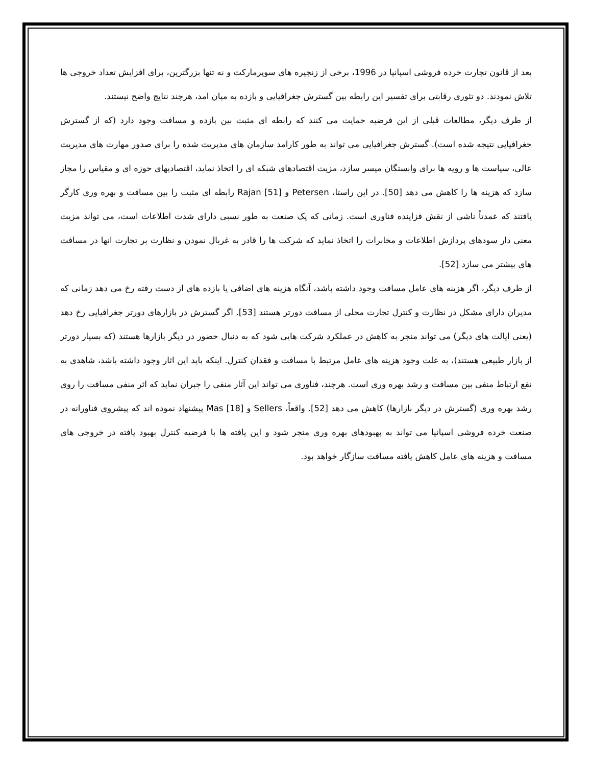بعد از قانون تجارت خرده فروشی اسپانیا در 1996، برخی از زنجیره های سوپرمارکت و نه تنها بزرگترین، برای افزایش تعداد خروجی ها تلاش نمودند. دو تئوری رقابتی برای تفسیر این رابطه بین گسترش جغرافیایی و بازده به میان امد، هرچند نتایج واضح نیستند.
از طرف دیگر، مطالعات قبلی از این فرضیه حمایت می کنند که رابطه ای مثبت بین بازده و مسافت وجود دارد (که از گسترش جغرافیایی نتیجه شده است). گسترش جغرافیایی می تواند به طور کارامد سازمان های مدیریت شده را برای صدور مهارت های مدیریت عالی، سیاست ها و رویه ها برای وابستگان میسر سازد، مزیت اقتصادهای شبکه ای را اتخاذ نماید، اقتصادیهای حوزه ای و مقیاس را مجاز سازد که هزینه ها را کاهش می دهد [50]. در این راستا، Petersen و Rajan [51] رابطه ای مثبت را بین مسافت و بهره وری کارگر یافتند که عمدتاً ناشی از نقش فزاینده فناوری است. زمانی که یک صنعت به طور نسبی دارای شدت اطلاعات است، می تواند مزیت معنی دار سودهای پردازش اطلاعات و مخابرات را اتخاذ نماید که شرکت ها را قادر به غربال نمودن و نظارت بر تجارت انها در مسافت های بیشتر می سازد [52].
از طرف دیگر، اگر هزینه های عامل مسافت وجود داشته باشد، آنگاه هزینه های اضافی یا بازده های از دست رفته رخ می دهد زمانی که مدیران دارای مشکل در نظارت و کنترل تجارت محلی از مسافت دورتر هستند [53]. اگر گسترش در بازارهای دورتر جغرافیایی رخ دهد (یعنی ایالت های دیگر) می تواند منجر به کاهش در عملکرد شرکت هایی شود که به دنبال حضور در دیگر بازارها هستند (که بسیار دورتر از بازار طبیعی هستند)، به علت وجود هزینه های عامل مرتبط با مسافت و فقدان کنترل. اینکه باید این اثار وجود داشته باشد، شاهدی به نفع ارتباط منفی بین مسافت و رشد بهره وری است. هرچند، فناوری می تواند این آثار منفی را جبران نماید که اثر منفی مسافت را روی رشد بهره وری (گسترش در دیگر بازارها) کاهش می دهد [52]. واقعاً، Sellers و Mas [18] پیشنهاد نموده اند که پیشروی فناورانه در صنعت خرده فروشی اسپانیا می تواند به بهبودهای بهره وری منجر شود و این یافته ها با فرضیه کنترل بهبود یافته در خروجی های مسافت و هزینه های عامل کاهش یافته مسافت سازگار خواهد بود.